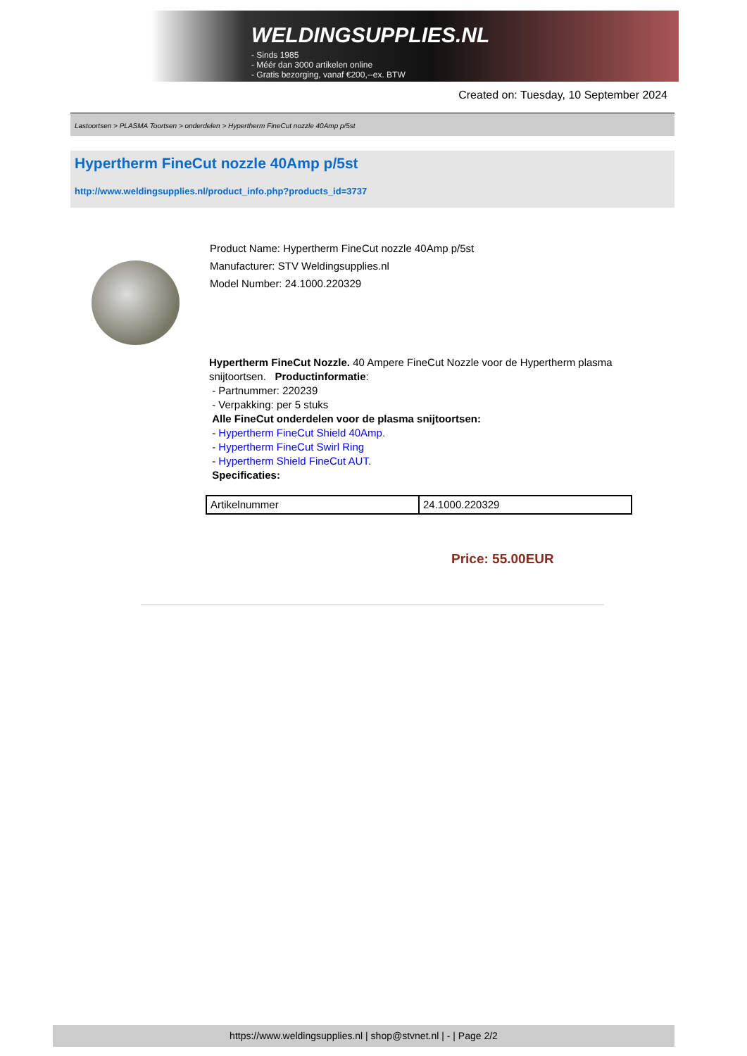WELDINGSUPPLIES.NL
- Sinds 1985
- Méér dan 3000 artikelen online
- Gratis bezorging, vanaf €200,--ex. BTW
Created on: Tuesday, 10 September 2024
Lastoortsen > PLASMA Toortsen > onderdelen > Hypertherm FineCut nozzle 40Amp p/5st
Hypertherm FineCut nozzle 40Amp p/5st
http://www.weldingsupplies.nl/product_info.php?products_id=3737
Product Name: Hypertherm FineCut nozzle 40Amp p/5st
Manufacturer: STV Weldingsupplies.nl
Model Number: 24.1000.220329
Hypertherm FineCut Nozzle. 40 Ampere FineCut Nozzle voor de Hypertherm plasma snijtoortsen. Productinformatie:
- Partnummer: 220239
- Verpakking: per 5 stuks
Alle FineCut onderdelen voor de plasma snijtoortsen:
- Hypertherm FineCut Shield 40Amp.
- Hypertherm FineCut Swirl Ring
- Hypertherm Shield FineCut AUT.
Specificaties:
| Artikelnummer | 24.1000.220329 |
Price: 55.00EUR
https://www.weldingsupplies.nl | shop@stvnet.nl | - | Page 2/2